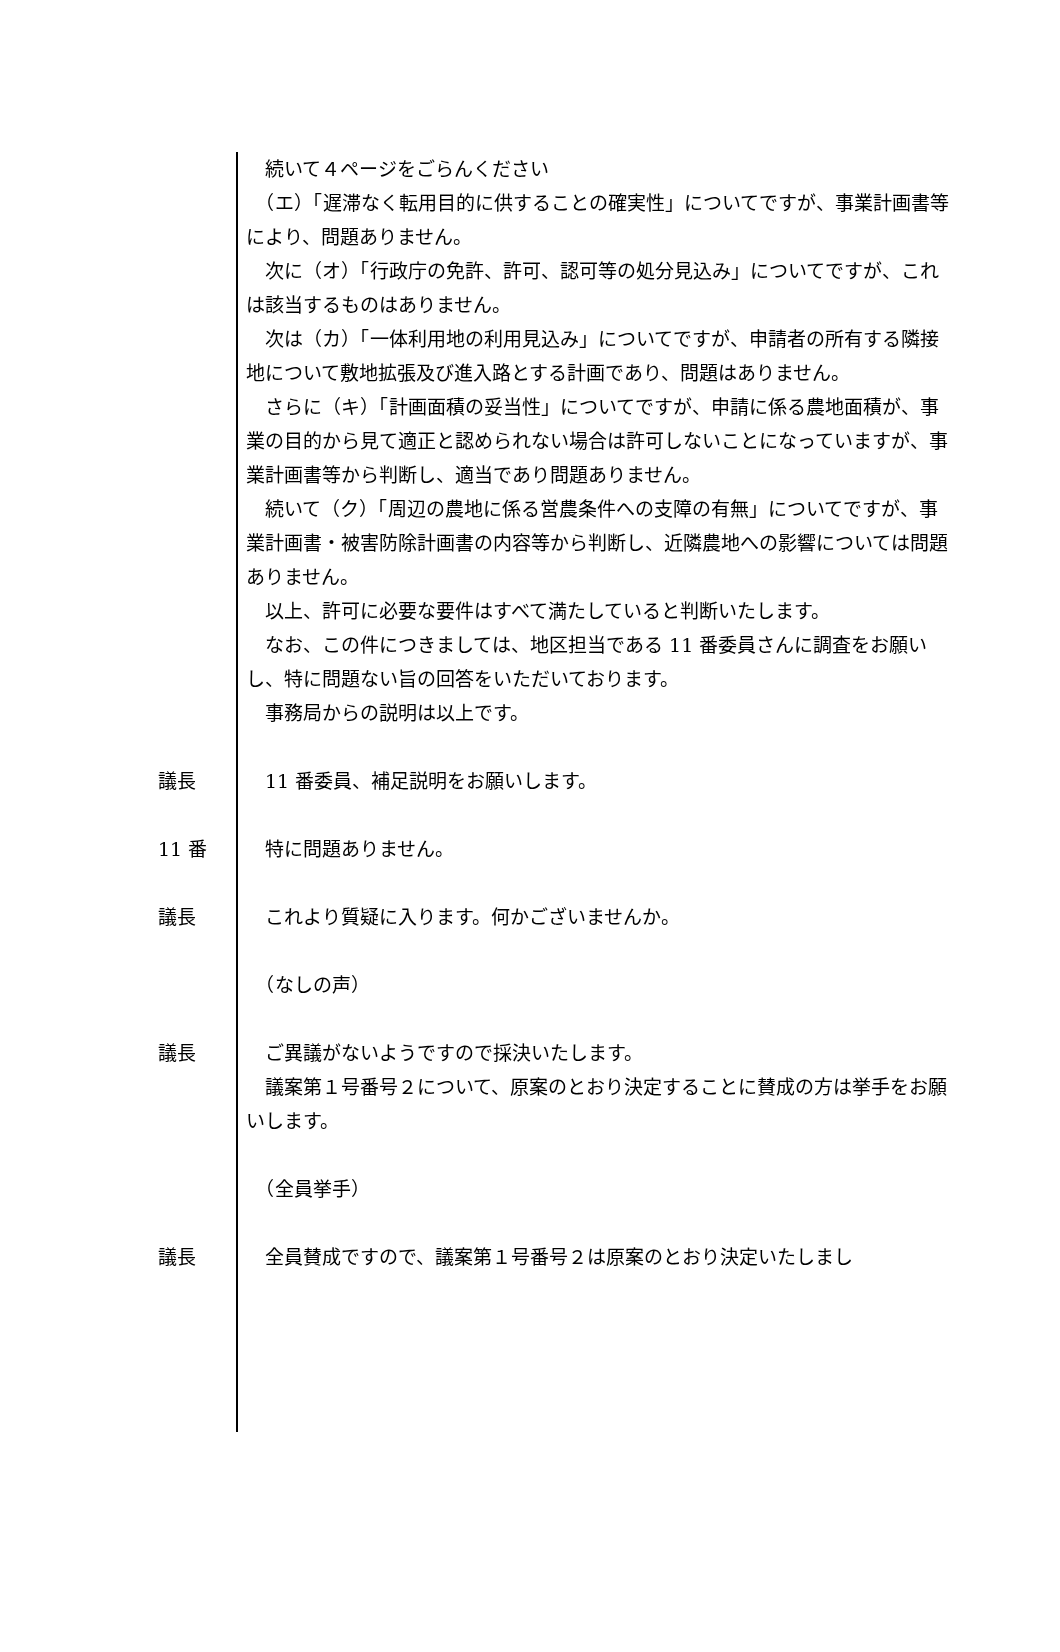続いて４ページをごらんください
　（エ）「遅滞なく転用目的に供することの確実性」についてですが、事業計画書等により、問題ありません。
　次に（オ）「行政庁の免許、許可、認可等の処分見込み」についてですが、これは該当するものはありません。
　次は（カ）「一体利用地の利用見込み」についてですが、申請者の所有する隣接地について敷地拡張及び進入路とする計画であり、問題はありません。
　さらに（キ）「計画面積の妥当性」についてですが、申請に係る農地面積が、事業の目的から見て適正と認められない場合は許可しないことになっていますが、事業計画書等から判断し、適当であり問題ありません。
　続いて（ク）「周辺の農地に係る営農条件への支障の有無」についてですが、事業計画書・被害防除計画書の内容等から判断し、近隣農地への影響については問題ありません。
　以上、許可に必要な要件はすべて満たしていると判断いたします。
　なお、この件につきましては、地区担当である 11 番委員さんに調査をお願いし、特に問題ない旨の回答をいただいております。
　事務局からの説明は以上です。
議長 　11 番委員、補足説明をお願いします。
11 番 　特に問題ありません。
議長 　これより質疑に入ります。何かございませんか。
　（なしの声）
議長 　ご異議がないようですので採決いたします。
　議案第１号番号２について、原案のとおり決定することに賛成の方は挙手をお願いします。
　（全員挙手）
議長 　全員賛成ですので、議案第１号番号２は原案のとおり決定いたしまし